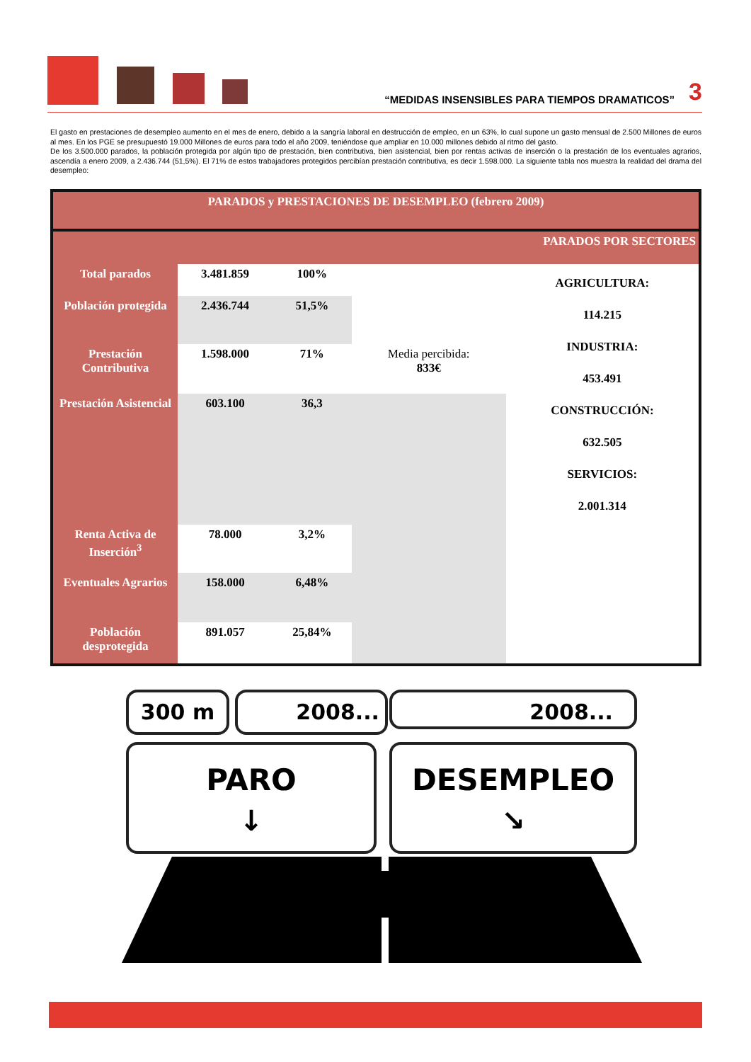“MEDIDAS INSENSIBLES PARA TIEMPOS DRAMATICOS” 3
El gasto en prestaciones de desempleo aumento en el mes de enero, debido a la sangría laboral en destrucción de empleo, en un 63%, lo cual supone un gasto mensual de 2.500 Millones de euros al mes. En los PGE se presupuestó 19.000 Millones de euros para todo el año 2009, teniéndose que ampliar en 10.000 millones debido al ritmo del gasto.
De los 3.500.000 parados, la población protegida por algún tipo de prestación, bien contributiva, bien asistencial, bien por rentas activas de inserción o la prestación de los eventuales agrarios, ascendía a enero 2009, a 2.436.744 (51,5%). El 71% de estos trabajadores protegidos percibían prestación contributiva, es decir 1.598.000. La siguiente tabla nos muestra la realidad del drama del desempleo:
| PARADOS y PRESTACIONES DE DESEMPLEO (febrero 2009) | | | | |
| --- | --- | --- | --- | --- |
| PARADOS POR SECTORES | | | | |
| Total parados | 3.481.859 | 100% | | AGRICULTURA: 114.215 INDUSTRIA: 453.491 CONSTRUCCIÓN: 632.505 SERVICIOS: 2.001.314 |
| Población protegida | 2.436.744 | 51,5% | | |
| Prestación Contributiva | 1.598.000 | 71% | Media percibida: 833€ | |
| Prestación Asistencial | 603.100 | 36,3 | | |
| Renta Activa de Inserción<sup>3</sup> | 78.000 | 3,2% | | |
| Eventuales Agrarios | 158.000 | 6,48% | | |
| Población desprotegida | 891.057 | 25,84% | | |
300 m 2008... 2008...
PARO
↓
DESEMPLEO
↘